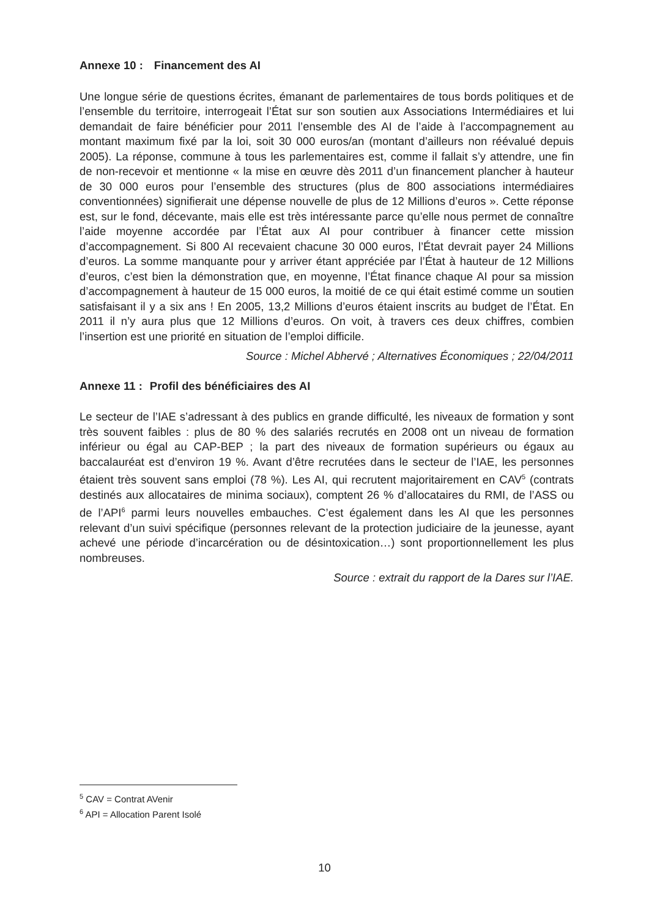Annexe 10 : Financement des AI
Une longue série de questions écrites, émanant de parlementaires de tous bords politiques et de l’ensemble du territoire, interrogeait l’État sur son soutien aux Associations Intermédiaires et lui demandait de faire bénéficier pour 2011 l’ensemble des AI de l’aide à l’accompagnement au montant maximum fixé par la loi, soit 30 000 euros/an (montant d’ailleurs non réévalué depuis 2005). La réponse, commune à tous les parlementaires est, comme il fallait s’y attendre, une fin de non-recevoir et mentionne « la mise en œuvre dès 2011 d’un financement plancher à hauteur de 30 000 euros pour l’ensemble des structures (plus de 800 associations intermédiaires conventionnées) signifierait une dépense nouvelle de plus de 12 Millions d’euros ». Cette réponse est, sur le fond, décevante, mais elle est très intéressante parce qu’elle nous permet de connaître l’aide moyenne accordée par l’État aux AI pour contribuer à financer cette mission d’accompagnement. Si 800 AI recevaient chacune 30 000 euros, l’État devrait payer 24 Millions d’euros. La somme manquante pour y arriver étant appréciée par l’État à hauteur de 12 Millions d’euros, c’est bien la démonstration que, en moyenne, l’État finance chaque AI pour sa mission d’accompagnement à hauteur de 15 000 euros, la moitié de ce qui était estimé comme un soutien satisfaisant il y a six ans ! En 2005, 13,2 Millions d’euros étaient inscrits au budget de l’État. En 2011 il n’y aura plus que 12 Millions d’euros. On voit, à travers ces deux chiffres, combien l’insertion est une priorité en situation de l’emploi difficile.
Source : Michel Abhervé ; Alternatives Économiques ; 22/04/2011
Annexe 11 : Profil des bénéficiaires des AI
Le secteur de l’IAE s’adressant à des publics en grande difficulté, les niveaux de formation y sont très souvent faibles : plus de 80 % des salariés recrutés en 2008 ont un niveau de formation inférieur ou égal au CAP-BEP ; la part des niveaux de formation supérieurs ou égaux au baccalauréat est d’environ 19 %. Avant d’être recrutées dans le secteur de l’IAE, les personnes étaient très souvent sans emploi (78 %). Les AI, qui recrutent majoritairement en CAV<sup>5</sup> (contrats destinés aux allocataires de minima sociaux), comptent 26 % d’allocataires du RMI, de l’ASS ou de l’API<sup>6</sup> parmi leurs nouvelles embauches. C’est également dans les AI que les personnes relevant d’un suivi spécifique (personnes relevant de la protection judiciaire de la jeunesse, ayant achevé une période d’incarcération ou de désintoxication…) sont proportionnellement les plus nombreuses.
Source : extrait du rapport de la Dares sur l’IAE.
<sup>5</sup> CAV = Contrat AVenir
<sup>6</sup> API = Allocation Parent Isolé
10